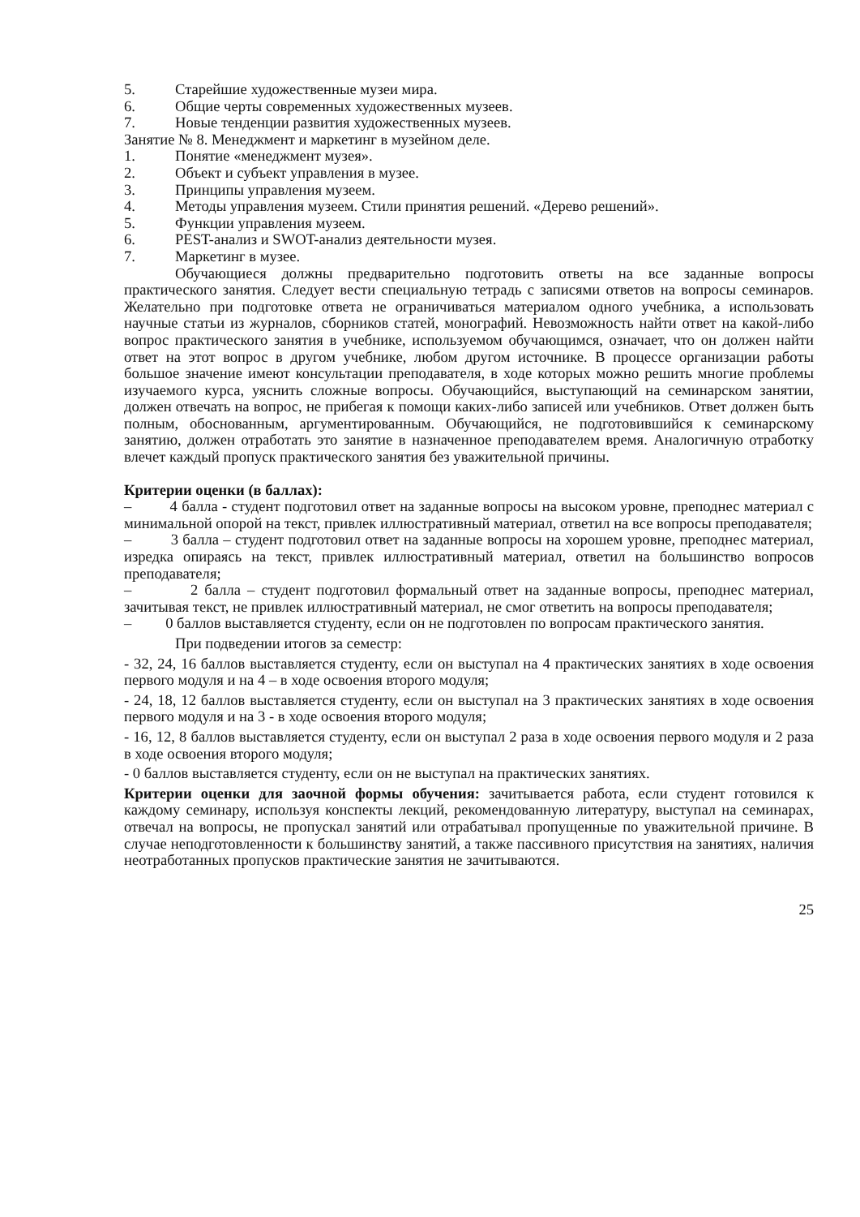5. Старейшие художественные музеи мира.
6. Общие черты современных художественных музеев.
7. Новые тенденции развития художественных музеев.
Занятие № 8. Менеджмент и маркетинг в музейном деле.
1. Понятие «менеджмент музея».
2. Объект и субъект управления в музее.
3. Принципы управления музеем.
4. Методы управления музеем. Стили принятия решений. «Дерево решений».
5. Функции управления музеем.
6. PEST-анализ и SWOT-анализ деятельности музея.
7. Маркетинг в музее.
Обучающиеся должны предварительно подготовить ответы на все заданные вопросы практического занятия. Следует вести специальную тетрадь с записями ответов на вопросы семинаров. Желательно при подготовке ответа не ограничиваться материалом одного учебника, а использовать научные статьи из журналов, сборников статей, монографий. Невозможность найти ответ на какой-либо вопрос практического занятия в учебнике, используемом обучающимся, означает, что он должен найти ответ на этот вопрос в другом учебнике, любом другом источнике. В процессе организации работы большое значение имеют консультации преподавателя, в ходе которых можно решить многие проблемы изучаемого курса, уяснить сложные вопросы. Обучающийся, выступающий на семинарском занятии, должен отвечать на вопрос, не прибегая к помощи каких-либо записей или учебников. Ответ должен быть полным, обоснованным, аргументированным. Обучающийся, не подготовившийся к семинарскому занятию, должен отработать это занятие в назначенное преподавателем время. Аналогичную отработку влечет каждый пропуск практического занятия без уважительной причины.
Критерии оценки (в баллах):
– 4 балла - студент подготовил ответ на заданные вопросы на высоком уровне, преподнес материал с минимальной опорой на текст, привлек иллюстративный материал, ответил на все вопросы преподавателя;
– 3 балла – студент подготовил ответ на заданные вопросы на хорошем уровне, преподнес материал, изредка опираясь на текст, привлек иллюстративный материал, ответил на большинство вопросов преподавателя;
– 2 балла – студент подготовил формальный ответ на заданные вопросы, преподнес материал, зачитывая текст, не привлек иллюстративный материал, не смог ответить на вопросы преподавателя;
– 0 баллов выставляется студенту, если он не подготовлен по вопросам практического занятия.
При подведении итогов за семестр:
- 32, 24, 16 баллов выставляется студенту, если он выступал на 4 практических занятиях в ходе освоения первого модуля и на 4 – в ходе освоения второго модуля;
- 24, 18, 12 баллов выставляется студенту, если он выступал на 3 практических занятиях в ходе освоения первого модуля и на 3 - в ходе освоения второго модуля;
- 16, 12, 8 баллов выставляется студенту, если он выступал 2 раза в ходе освоения первого модуля и 2 раза в ходе освоения второго модуля;
- 0 баллов выставляется студенту, если он не выступал на практических занятиях.
Критерии оценки для заочной формы обучения: зачитывается работа, если студент готовился к каждому семинару, используя конспекты лекций, рекомендованную литературу, выступал на семинарах, отвечал на вопросы, не пропускал занятий или отрабатывал пропущенные по уважительной причине. В случае неподготовленности к большинству занятий, а также пассивного присутствия на занятиях, наличия неотработанных пропусков практические занятия не зачитываются.
25